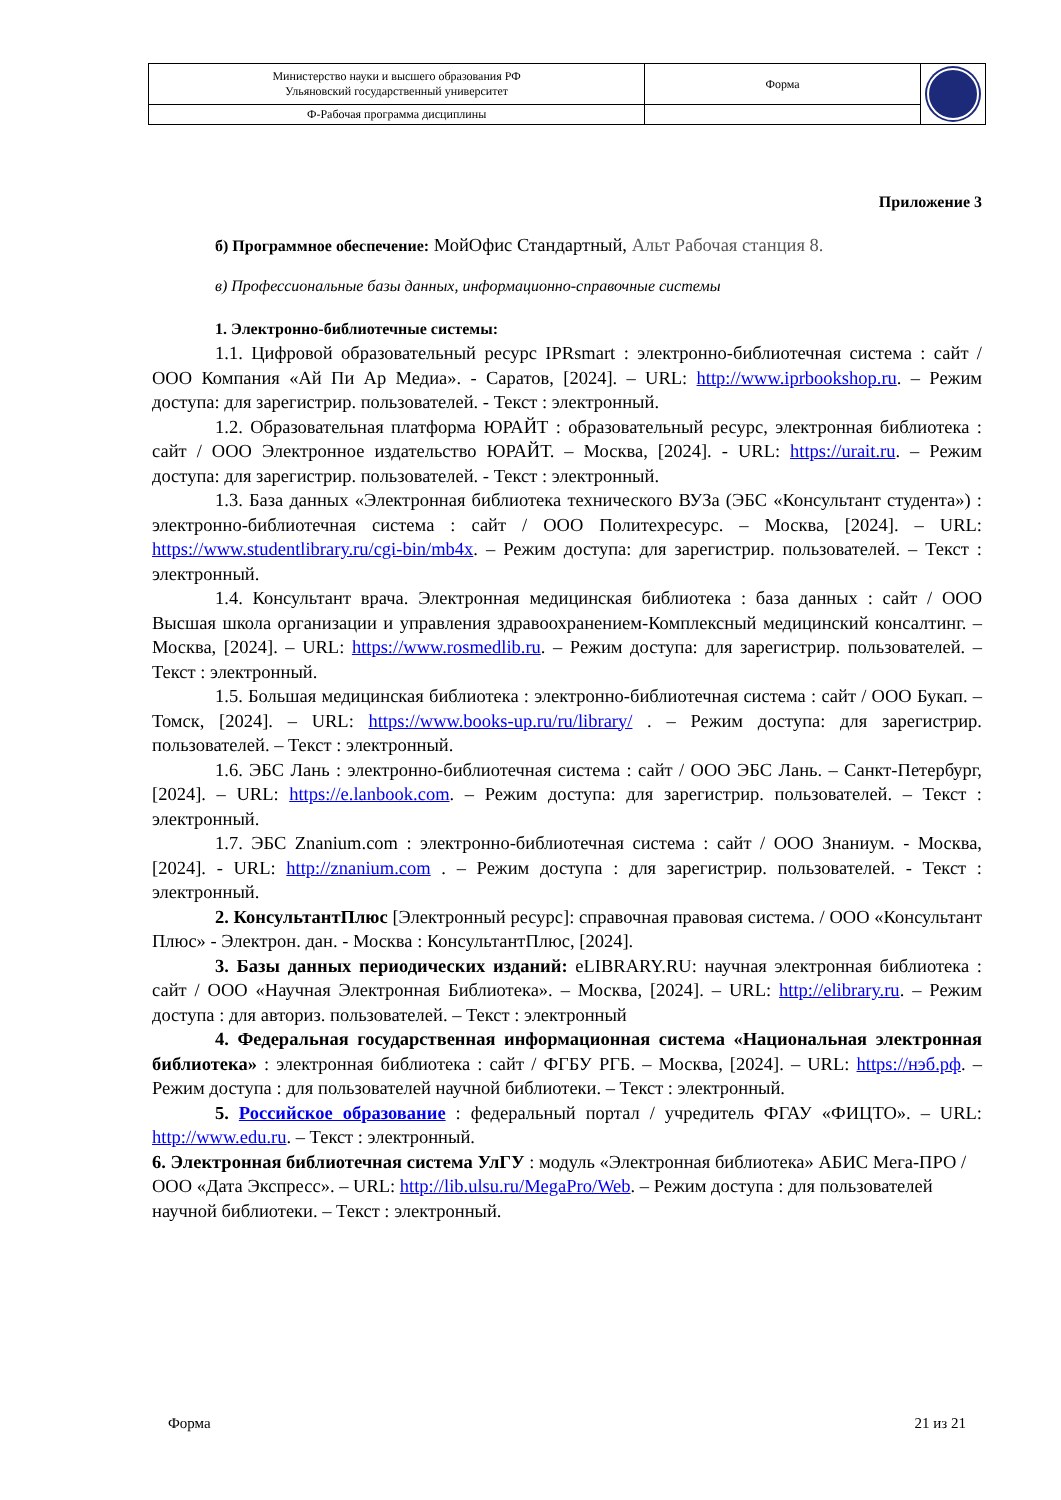| Министерство науки и высшего образования РФ Ульяновский государственный университет | Форма | |
| Ф-Рабочая программа дисциплины | | |
Приложение 3
б) Программное обеспечение: МойОфис Стандартный, Альт Рабочая станция 8.
в) Профессиональные базы данных, информационно-справочные системы
1. Электронно-библиотечные системы:
1.1. Цифровой образовательный ресурс IPRsmart : электронно-библиотечная система : сайт / ООО Компания «Ай Пи Ар Медиа». - Саратов, [2024]. – URL: http://www.iprbookshop.ru. – Режим доступа: для зарегистрир. пользователей. - Текст : электронный.
1.2. Образовательная платформа ЮРАЙТ : образовательный ресурс, электронная библиотека : сайт / ООО Электронное издательство ЮРАЙТ. – Москва, [2024]. - URL: https://urait.ru. – Режим доступа: для зарегистрир. пользователей. - Текст : электронный.
1.3. База данных «Электронная библиотека технического ВУЗа (ЭБС «Консультант студента») : электронно-библиотечная система : сайт / ООО Политехресурс. – Москва, [2024]. – URL: https://www.studentlibrary.ru/cgi-bin/mb4x. – Режим доступа: для зарегистрир. пользователей. – Текст : электронный.
1.4. Консультант врача. Электронная медицинская библиотека : база данных : сайт / ООО Высшая школа организации и управления здравоохранением-Комплексный медицинский консалтинг. – Москва, [2024]. – URL: https://www.rosmedlib.ru. – Режим доступа: для зарегистрир. пользователей. – Текст : электронный.
1.5. Большая медицинская библиотека : электронно-библиотечная система : сайт / ООО Букап. – Томск, [2024]. – URL: https://www.books-up.ru/ru/library/ . – Режим доступа: для зарегистрир. пользователей. – Текст : электронный.
1.6. ЭБС Лань : электронно-библиотечная система : сайт / ООО ЭБС Лань. – Санкт-Петербург, [2024]. – URL: https://e.lanbook.com. – Режим доступа: для зарегистрир. пользователей. – Текст : электронный.
1.7. ЭБС Znanium.com : электронно-библиотечная система : сайт / ООО Знаниум. - Москва, [2024]. - URL: http://znanium.com . – Режим доступа : для зарегистрир. пользователей. - Текст : электронный.
2. КонсультантПлюс [Электронный ресурс]: справочная правовая система. / ООО «Консультант Плюс» - Электрон. дан. - Москва : КонсультантПлюс, [2024].
3. Базы данных периодических изданий: eLIBRARY.RU: научная электронная библиотека : сайт / ООО «Научная Электронная Библиотека». – Москва, [2024]. – URL: http://elibrary.ru. – Режим доступа : для авториз. пользователей. – Текст : электронный
4. Федеральная государственная информационная система «Национальная электронная библиотека» : электронная библиотека : сайт / ФГБУ РГБ. – Москва, [2024]. – URL: https://нэб.рф. – Режим доступа : для пользователей научной библиотеки. – Текст : электронный.
5. Российское образование : федеральный портал / учредитель ФГАУ «ФИЦТО». – URL: http://www.edu.ru. – Текст : электронный.
6. Электронная библиотечная система УлГУ : модуль «Электронная библиотека» АБИС Мега-ПРО / ООО «Дата Экспресс». – URL: http://lib.ulsu.ru/MegaPro/Web. – Режим доступа : для пользователей научной библиотеки. – Текст : электронный.
Форма 21 из 21